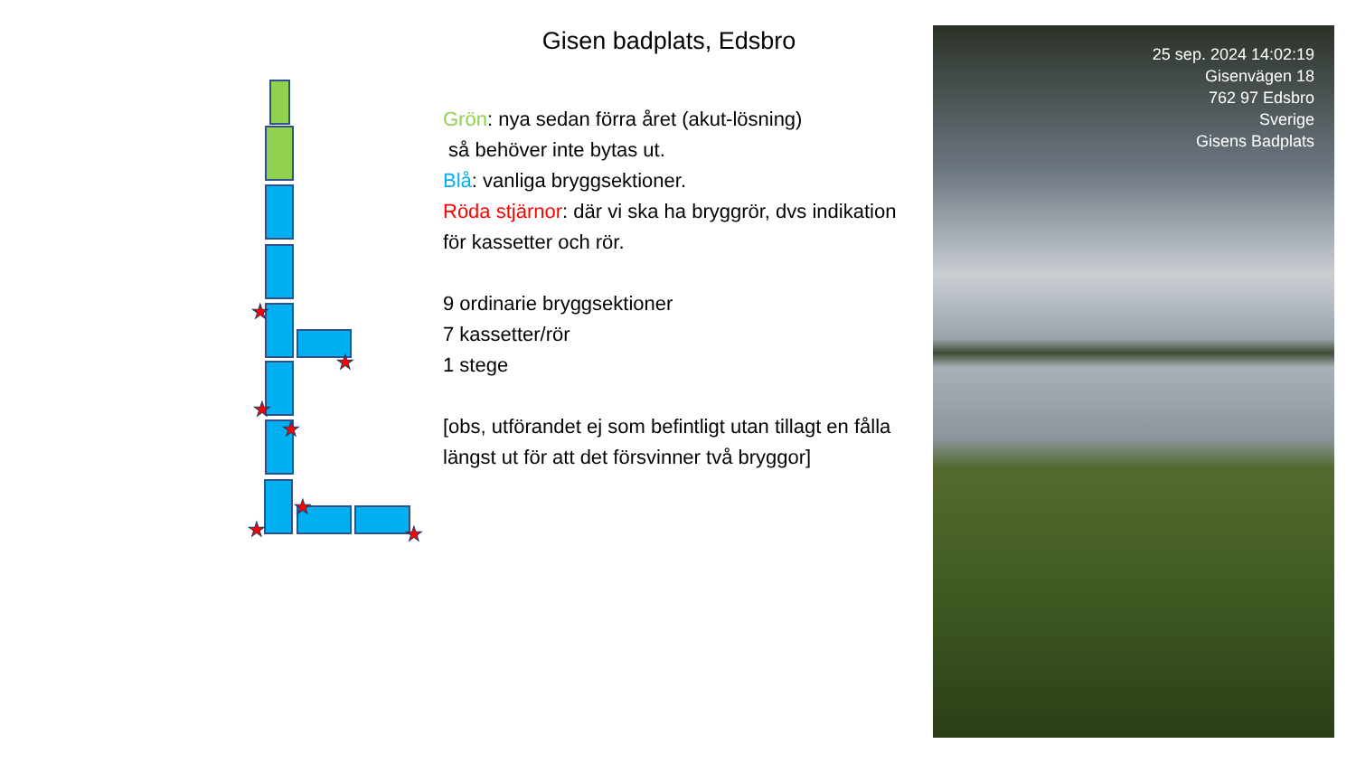Gisen badplats, Edsbro
★
★
★
★
★
★
★
Grön: nya sedan förra året (akut-lösning)
så behöver inte bytas ut.
Blå: vanliga bryggsektioner.
Röda stjärnor: där vi ska ha bryggrör, dvs indikation för kassetter och rör.
9 ordinarie bryggsektioner
7 kassetter/rör
1 stege
[obs, utförandet ej som befintligt utan tillagt en fålla längst ut för att det försvinner två bryggor]
25 sep. 2024 14:02:19
Gisenvägen 18
762 97 Edsbro
Sverige
Gisens Badplats